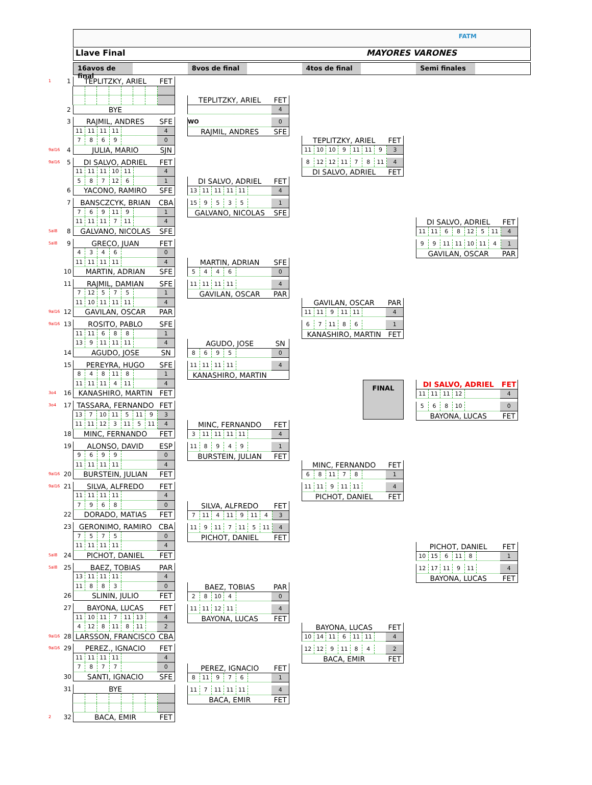FATM
Llave Final MAYORES VARONES
16avos de final
8vos de final 4tos de final Semi finales
1 1 TEPLITZKY, ARIEL FET
2 BYE
3 RAJMIL, ANDRES SFE
11 11 11 11 4
7869 0
9al16 4 JULIA, MARIO SJN
9al16 5 DI SALVO, ADRIEL FET
11 11 11 10 11 4
587 12 6 1
6 YACONO, RAMIRO SFE
7 BANSCZCYK, BRIAN CBA
769 11 9 1
11 11 11 7 11 4
5al8 8 GALVANO, NICOLAS SFE
5al8 9 GRECO, JUAN FET
4346 0
11 11 11 11 4
10 MARTIN, ADRIAN SFE
11 RAJMIL, DAMIAN SFE
7 12 575 1
11 10 11 11 11 4
9al16 12 GAVILAN, OSCAR PAR
9al16 13 ROSITO, PABLO SFE
11 11 688 1
13 9 11 11 11 4
14 AGUDO, JOSE SN
15 PEREYRA, HUGO SFE
848 11 8 1
11 11 11 4 11 4
3o4 16 KANASHIRO, MARTIN FET
3o4 17 TASSARA, FERNANDO FET
13 7 10 11 5 11 9 3
11 11 12 3 11 5 11 4
18 MINC, FERNANDO FET
19 ALONSO, DAVID ESP
9699 0
11 11 11 11 4
9al16 20 BURSTEIN, JULIAN FET
9al16 21 SILVA, ALFREDO FET
11 11 11 11 4
7968 0
22 DORADO, MATIAS FET
23 GERONIMO, RAMIRO CBA
7575 0
11 11 11 11 4
5al8 24 PICHOT, DANIEL FET
5al8 25 BAEZ, TOBIAS PAR
13 11 11 11 4
11 883 0
26 SLININ, JULIO FET
27 BAYONA, LUCAS FET
11 10 11 7 11 13 4
4 12 8 11 8 11 2
9al16 28 LARSSON, FRANCISCO CBA
9al16 29 PEREZ., IGNACIO FET
11 11 11 11 4
7877 0
30 SANTI, IGNACIO SFE
31 BYE
2 32 BACA, EMIR FET
TEPLITZKY, ARIEL FET
4
WO 0
RAJMIL, ANDRES SFE
DI SALVO, ADRIEL FET
13 11 11 11 11 4
15 9535 1
GALVANO, NICOLAS SFE
MARTIN, ADRIAN SFE
5446 0
11 11 11 11 4
GAVILAN, OSCAR PAR
AGUDO, JOSE SN
8695 0
11 11 11 11 4
KANASHIRO, MARTIN
MINC, FERNANDO FET
3 11 11 11 11 4
11 8949 1
BURSTEIN, JULIAN FET
SILVA, ALFREDO FET
7 11 4 11 9 11 4 3
11 9 11 7 11 5 11 4
PICHOT, DANIEL FET
BAEZ, TOBIAS PAR
28 10 4 0
11 11 12 11 4
BAYONA, LUCAS FET
PEREZ, IGNACIO FET
8 11 976 1
11 7 11 11 11 4
BACA, EMIR FET
TEPLITZKY, ARIEL FET
11 10 10 9 11 11 9 3
8 12 12 11 78 11 4
DI SALVO, ADRIEL FET
GAVILAN, OSCAR PAR
11 11 9 11 11 4
67 11 86 1
KANASHIRO, MARTIN FET
FINAL
MINC, FERNANDO FET
68 11 78 1
11 11 9 11 11 4
PICHOT, DANIEL FET
BAYONA, LUCAS FET
10 14 11 6 11 11 4
12 12 9 11 84 2
BACA, EMIR FET
DI SALVO, ADRIEL FET
11 11 68 12 5 11 4
99 11 11 10 11 4 1
GAVILAN, OSCAR PAR
DI SALVO, ADRIEL FET
11 11 11 12 4
568 10 0
BAYONA, LUCAS FET
PICHOT, DANIEL FET
10 15 6 11 8 1
12 17 11 9 11 4
BAYONA, LUCAS FET